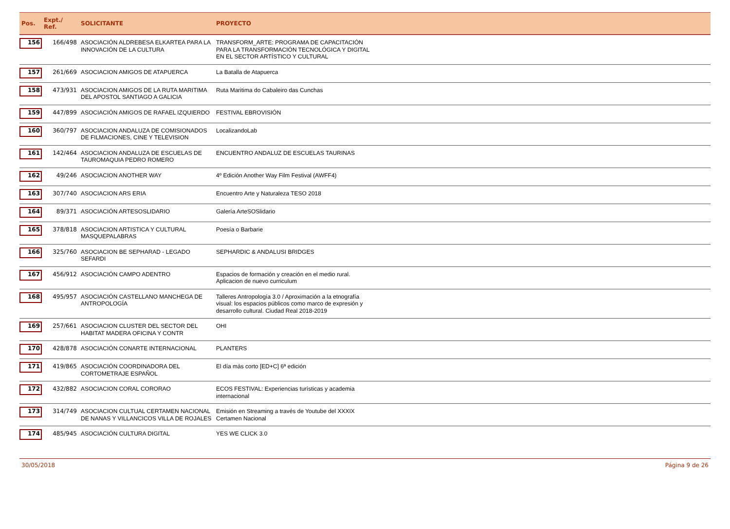| Pos. | Expt./ Ref. | SOLICITANTE | PROYECTO | |
| --- | --- | --- | --- | --- |
| 156 | 166/498 | ASOCIACIÓN ALDREBESA ELKARTEA PARA LA INNOVACIÓN DE LA CULTURA | TRANSFORM_ARTE: PROGRAMA DE CAPACITACIÓN PARA LA TRANSFORMACIÓN TECNOLÓGICA Y DIGITAL EN EL SECTOR ARTÍSTICO Y CULTURAL | |
| 157 | 261/669 | ASOCIACION AMIGOS DE ATAPUERCA | La Batalla de Atapuerca | |
| 158 | 473/931 | ASOCIACION AMIGOS DE LA RUTA MARITIMA DEL APOSTOL SANTIAGO A GALICIA | Ruta Maritima do Cabaleiro das Cunchas | |
| 159 | 447/899 | ASOCIACIÓN AMIGOS DE RAFAEL IZQUIERDO | FESTIVAL EBROVISIÓN | |
| 160 | 360/797 | ASOCIACION ANDALUZA DE COMISIONADOS DE FILMACIONES, CINE Y TELEVISION | LocalizandoLab | |
| 161 | 142/464 | ASOCIACION ANDALUZA DE ESCUELAS DE TAUROMAQUIA PEDRO ROMERO | ENCUENTRO ANDALUZ DE ESCUELAS TAURINAS | |
| 162 | 49/246 | ASOCIACION ANOTHER WAY | 4º Edición Another Way Film Festival (AWFF4) | |
| 163 | 307/740 | ASOCIACION ARS ERIA | Encuentro Arte y Naturaleza TESO 2018 | |
| 164 | 89/371 | ASOCIACIÓN ARTESOSLIDARIO | Galería ArteSOSlidario | |
| 165 | 378/818 | ASOCIACION ARTISTICA Y CULTURAL MASQUEPALABRAS | Poesía o Barbarie | |
| 166 | 325/760 | ASOCIACION BE SEPHARAD - LEGADO SEFARDI | SEPHARDIC & ANDALUSI BRIDGES | |
| 167 | 456/912 | ASOCIACIÓN CAMPO ADENTRO | Espacios de formación y creación en el medio rural. Aplicacion de nuevo curriculum | |
| 168 | 495/957 | ASOCIACIÓN CASTELLANO MANCHEGA DE ANTROPOLOGÍA | Talleres Antropología 3.0 / Aproximación a la etnografía visual: los espacios públicos como marco de expresión y desarrollo cultural. Ciudad Real 2018-2019 | |
| 169 | 257/661 | ASOCIACION CLUSTER DEL SECTOR DEL HABITAT MADERA OFICINA Y CONTR | OHI | |
| 170 | 428/878 | ASOCIACIÓN CONARTE INTERNACIONAL | PLANTERS | |
| 171 | 419/865 | ASOCIACIÓN COORDINADORA DEL CORTOMETRAJE ESPAÑOL | El día más corto [ED+C] 6ª edición | |
| 172 | 432/882 | ASOCIACION CORAL CORORAO | ECOS FESTIVAL: Experiencias turísticas y academia internacional | |
| 173 | 314/749 | ASOCIACION CULTUAL CERTAMEN NACIONAL DE NANAS Y VILLANCICOS VILLA DE ROJALES | Emisión en Streaming a través de Youtube del XXXIX Certamen Nacional | |
| 174 | 485/945 | ASOCIACIÓN CULTURA DIGITAL | YES WE CLICK 3.0 | |
30/05/2018 Página 9 de 26